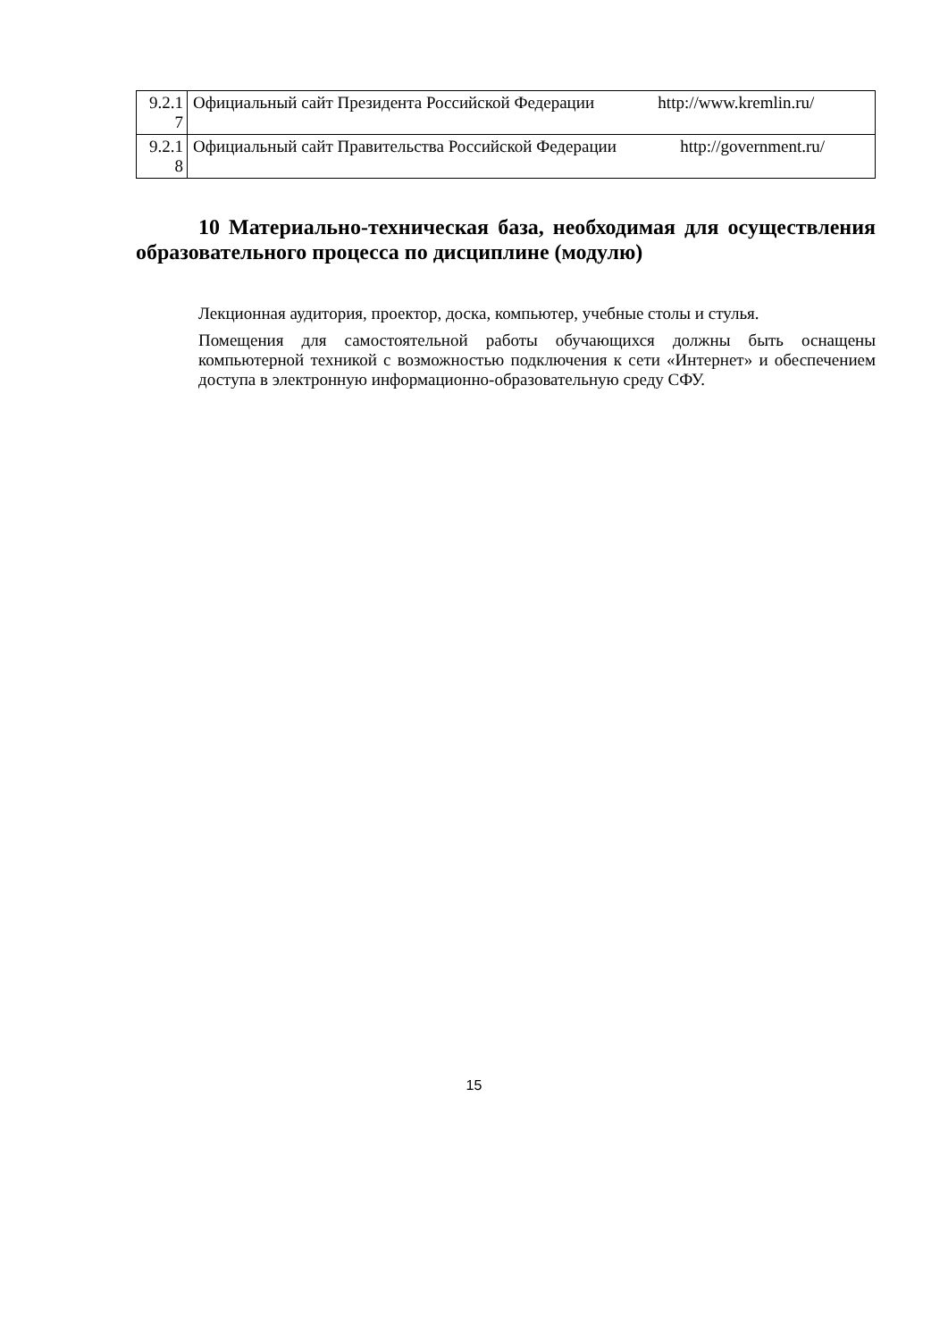| 9.2.1 7 | Официальный сайт Президента Российской Федерации http://www.kremlin.ru/ |
| 9.2.1 8 | Официальный сайт Правительства Российской Федерации http://government.ru/ |
10 Материально-техническая база, необходимая для осуществления образовательного процесса по дисциплине (модулю)
Лекционная аудитория, проектор, доска, компьютер, учебные столы и стулья.
Помещения для самостоятельной работы обучающихся должны быть оснащены компьютерной техникой с возможностью подключения к сети «Интернет» и обеспечением доступа в электронную информационно-образовательную среду СФУ.
15